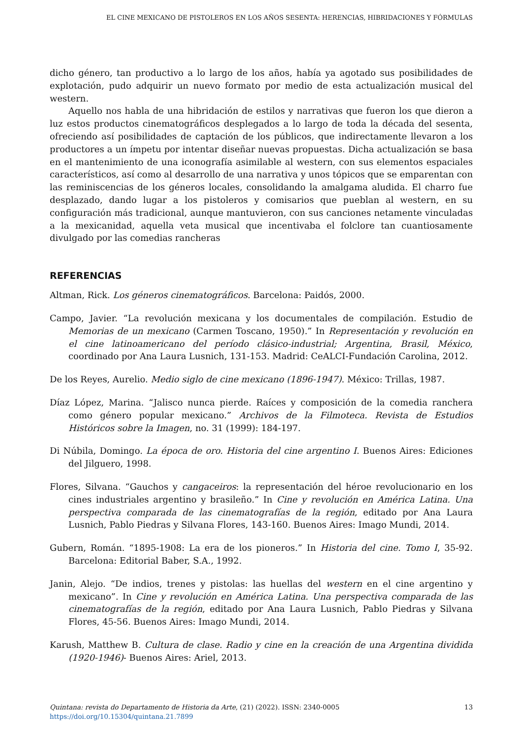EL CINE MEXICANO DE PISTOLEROS EN LOS AÑOS SESENTA: HERENCIAS, HIBRIDACIONES Y FÓRMULAS
dicho género, tan productivo a lo largo de los años, había ya agotado sus posibilidades de explotación, pudo adquirir un nuevo formato por medio de esta actualización musical del western.
Aquello nos habla de una hibridación de estilos y narrativas que fueron los que dieron a luz estos productos cinematográficos desplegados a lo largo de toda la década del sesenta, ofreciendo así posibilidades de captación de los públicos, que indirectamente llevaron a los productores a un ímpetu por intentar diseñar nuevas propuestas. Dicha actualización se basa en el mantenimiento de una iconografía asimilable al western, con sus elementos espaciales característicos, así como al desarrollo de una narrativa y unos tópicos que se emparentan con las reminiscencias de los géneros locales, consolidando la amalgama aludida. El charro fue desplazado, dando lugar a los pistoleros y comisarios que pueblan al western, en su configuración más tradicional, aunque mantuvieron, con sus canciones netamente vinculadas a la mexicanidad, aquella veta musical que incentivaba el folclore tan cuantiosamente divulgado por las comedias rancheras
REFERENCIAS
Altman, Rick. Los géneros cinematográficos. Barcelona: Paidós, 2000.
Campo, Javier. “La revolución mexicana y los documentales de compilación. Estudio de Memorias de un mexicano (Carmen Toscano, 1950).” In Representación y revolución en el cine latinoamericano del período clásico-industrial; Argentina, Brasil, México, coordinado por Ana Laura Lusnich, 131-153. Madrid: CeALCI-Fundación Carolina, 2012.
De los Reyes, Aurelio. Medio siglo de cine mexicano (1896-1947). México: Trillas, 1987.
Díaz López, Marina. “Jalisco nunca pierde. Raíces y composición de la comedia ranchera como género popular mexicano.” Archivos de la Filmoteca. Revista de Estudios Históricos sobre la Imagen, no. 31 (1999): 184-197.
Di Núbila, Domingo. La época de oro. Historia del cine argentino I. Buenos Aires: Ediciones del Jilguero, 1998.
Flores, Silvana. “Gauchos y cangaceiros: la representación del héroe revolucionario en los cines industriales argentino y brasileño.” In Cine y revolución en América Latina. Una perspectiva comparada de las cinematografías de la región, editado por Ana Laura Lusnich, Pablo Piedras y Silvana Flores, 143-160. Buenos Aires: Imago Mundi, 2014.
Gubern, Román. “1895-1908: La era de los pioneros.” In Historia del cine. Tomo I, 35-92. Barcelona: Editorial Baber, S.A., 1992.
Janin, Alejo. “De indios, trenes y pistolas: las huellas del western en el cine argentino y mexicano”. In Cine y revolución en América Latina. Una perspectiva comparada de las cinematografías de la región, editado por Ana Laura Lusnich, Pablo Piedras y Silvana Flores, 45-56. Buenos Aires: Imago Mundi, 2014.
Karush, Matthew B. Cultura de clase. Radio y cine en la creación de una Argentina dividida (1920-1946)- Buenos Aires: Ariel, 2013.
13 Quintana: revista do Departamento de Historia da Arte, (21) (2022). ISSN: 2340-0005
https://doi.org/10.15304/quintana.21.7899